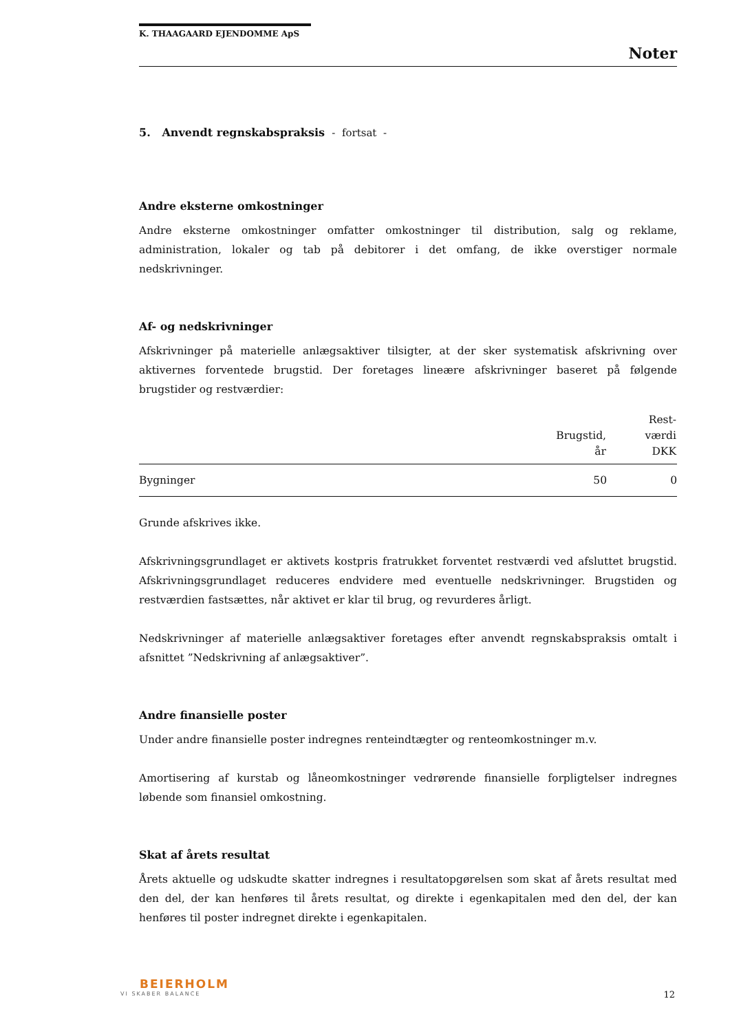K. THAAGAARD EJENDOMME ApS
Noter
5. Anvendt regnskabspraksis - fortsat -
Andre eksterne omkostninger
Andre eksterne omkostninger omfatter omkostninger til distribution, salg og reklame, administration, lokaler og tab på debitorer i det omfang, de ikke overstiger normale nedskrivninger.
Af- og nedskrivninger
Afskrivninger på materielle anlægsaktiver tilsigter, at der sker systematisk afskrivning over aktivernes forventede brugstid. Der foretages lineære afskrivninger baseret på følgende brugstider og restværdier:
| | Brugstid, år | Rest- værdi DKK |
| --- | --- | --- |
| Bygninger | 50 | 0 |
Grunde afskrives ikke.
Afskrivningsgrundlaget er aktivets kostpris fratrukket forventet restværdi ved afsluttet brugstid. Afskrivningsgrundlaget reduceres endvidere med eventuelle nedskrivninger. Brugstiden og restværdien fastsættes, når aktivet er klar til brug, og revurderes årligt.
Nedskrivninger af materielle anlægsaktiver foretages efter anvendt regnskabspraksis omtalt i afsnittet ”Nedskrivning af anlægsaktiver”.
Andre finansielle poster
Under andre finansielle poster indregnes renteindtægter og renteomkostninger m.v.
Amortisering af kurstab og låneomkostninger vedrørende finansielle forpligtelser indregnes løbende som finansiel omkostning.
Skat af årets resultat
Årets aktuelle og udskudte skatter indregnes i resultatopgørelsen som skat af årets resultat med den del, der kan henføres til årets resultat, og direkte i egenkapitalen med den del, der kan henføres til poster indregnet direkte i egenkapitalen.
BEIERHOLM
VI SKABER BALANCE
12